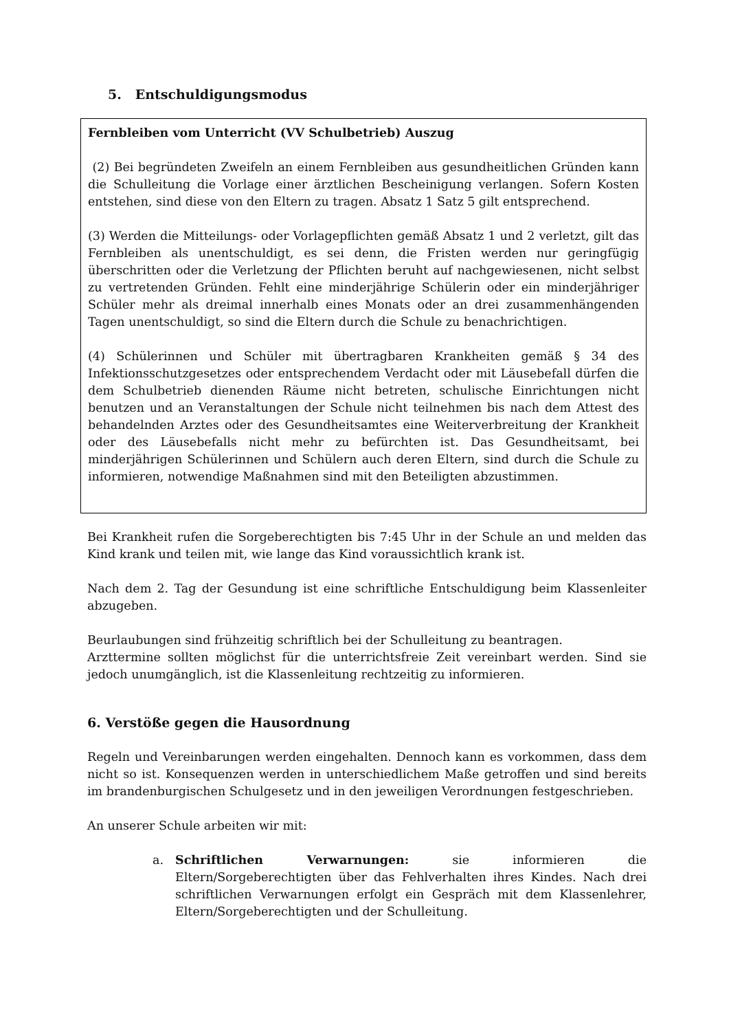5. Entschuldigungsmodus
Fernbleiben vom Unterricht (VV Schulbetrieb) Auszug
(2) Bei begründeten Zweifeln an einem Fernbleiben aus gesundheitlichen Gründen kann die Schulleitung die Vorlage einer ärztlichen Bescheinigung verlangen. Sofern Kosten entstehen, sind diese von den Eltern zu tragen. Absatz 1 Satz 5 gilt entsprechend.
(3) Werden die Mitteilungs- oder Vorlagepflichten gemäß Absatz 1 und 2 verletzt, gilt das Fernbleiben als unentschuldigt, es sei denn, die Fristen werden nur geringfügig überschritten oder die Verletzung der Pflichten beruht auf nachgewiesenen, nicht selbst zu vertretenden Gründen. Fehlt eine minderjährige Schülerin oder ein minderjähriger Schüler mehr als dreimal innerhalb eines Monats oder an drei zusammenhängenden Tagen unentschuldigt, so sind die Eltern durch die Schule zu benachrichtigen.
(4) Schülerinnen und Schüler mit übertragbaren Krankheiten gemäß § 34 des Infektionsschutzgesetzes oder entsprechendem Verdacht oder mit Läusebefall dürfen die dem Schulbetrieb dienenden Räume nicht betreten, schulische Einrichtungen nicht benutzen und an Veranstaltungen der Schule nicht teilnehmen bis nach dem Attest des behandelnden Arztes oder des Gesundheitsamtes eine Weiterverbreitung der Krankheit oder des Läusebefalls nicht mehr zu befürchten ist. Das Gesundheitsamt, bei minderjährigen Schülerinnen und Schülern auch deren Eltern, sind durch die Schule zu informieren, notwendige Maßnahmen sind mit den Beteiligten abzustimmen.
Bei Krankheit rufen die Sorgeberechtigten bis 7:45 Uhr in der Schule an und melden das Kind krank und teilen mit, wie lange das Kind voraussichtlich krank ist.
Nach dem 2. Tag der Gesundung ist eine schriftliche Entschuldigung beim Klassenleiter abzugeben.
Beurlaubungen sind frühzeitig schriftlich bei der Schulleitung zu beantragen.
Arzttermine sollten möglichst für die unterrichtsfreie Zeit vereinbart werden. Sind sie jedoch unumgänglich, ist die Klassenleitung rechtzeitig zu informieren.
6. Verstöße gegen die Hausordnung
Regeln und Vereinbarungen werden eingehalten. Dennoch kann es vorkommen, dass dem nicht so ist. Konsequenzen werden in unterschiedlichem Maße getroffen und sind bereits im brandenburgischen Schulgesetz und in den jeweiligen Verordnungen festgeschrieben.
An unserer Schule arbeiten wir mit:
a. Schriftlichen Verwarnungen: sie informieren die Eltern/Sorgeberechtigten über das Fehlverhalten ihres Kindes. Nach drei schriftlichen Verwarnungen erfolgt ein Gespräch mit dem Klassenlehrer, Eltern/Sorgeberechtigten und der Schulleitung.